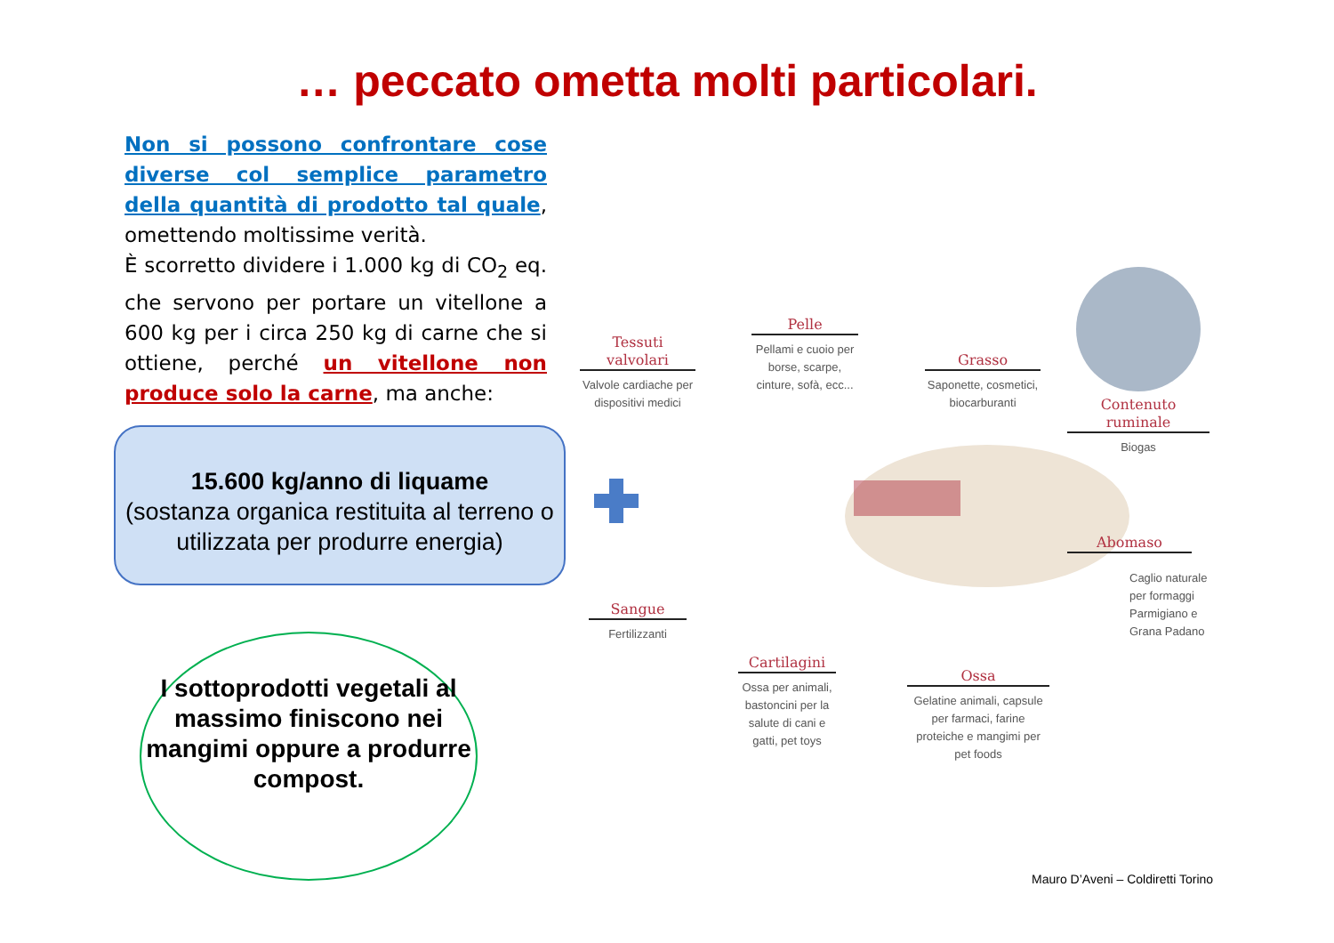… peccato ometta molti particolari.
Non si possono confrontare cose diverse col semplice parametro della quantità di prodotto tal quale, omettendo moltissime verità.
È scorretto dividere i 1.000 kg di CO<sub>2</sub> eq. che servono per portare un vitellone a 600 kg per i circa 250 kg di carne che si ottiene, perché un vitellone non produce solo la carne, ma anche:
15.600 kg/anno di liquame
(sostanza organica restituita al terreno o utilizzata per produrre energia)
I sottoprodotti vegetali al massimo finiscono nei mangimi oppure a produrre compost.
Tessuti valvolari
Valvole cardiache per dispositivi medici
Pelle
Pellami e cuoio per borse, scarpe, cinture, sofà, ecc...
Grasso
Saponette, cosmetici, biocarburanti
Contenuto ruminale
Biogas
Abomaso
Caglio naturale per formaggi Parmigiano e Grana Padano
Sangue
Fertilizzanti
Cartilagini
Ossa per animali, bastoncini per la salute di cani e gatti, pet toys
Ossa
Gelatine animali, capsule per farmaci, farine proteiche e mangimi per pet foods
Mauro D’Aveni – Coldiretti Torino